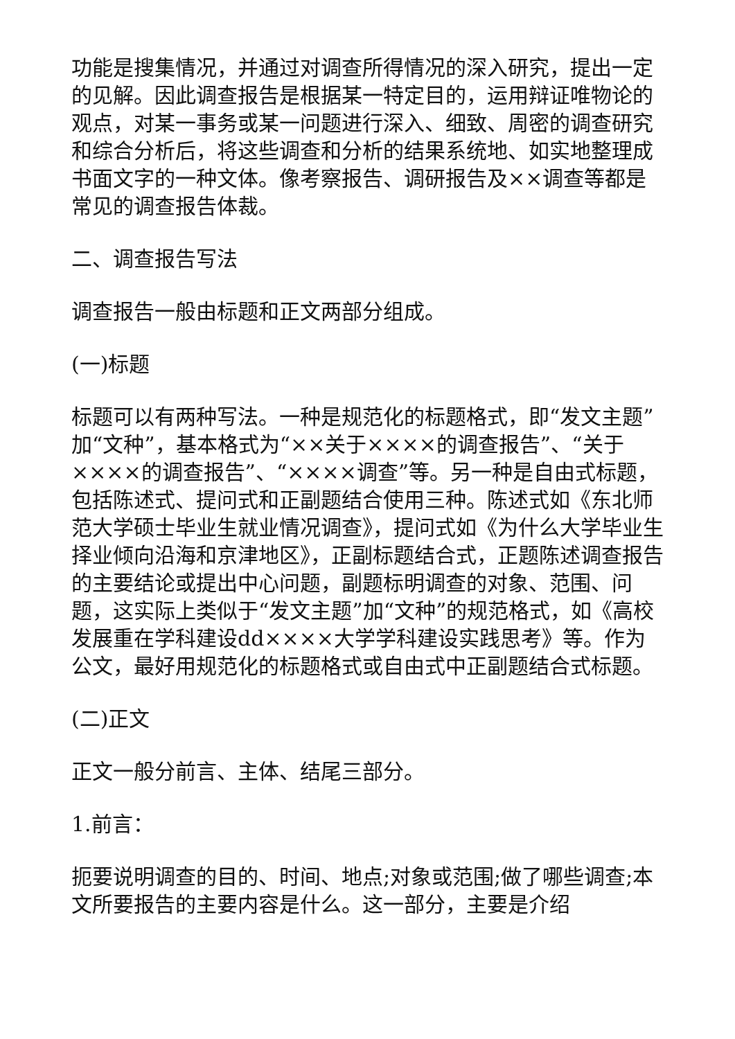功能是搜集情况，并通过对调查所得情况的深入研究，提出一定的见解。因此调查报告是根据某一特定目的，运用辩证唯物论的观点，对某一事务或某一问题进行深入、细致、周密的调查研究和综合分析后，将这些调查和分析的结果系统地、如实地整理成书面文字的一种文体。像考察报告、调研报告及××调查等都是常见的调查报告体裁。
二、调查报告写法
调查报告一般由标题和正文两部分组成。
(一)标题
标题可以有两种写法。一种是规范化的标题格式，即“发文主题”加“文种”，基本格式为“××关于××××的调查报告”、“关于××××的调查报告”、“××××调查”等。另一种是自由式标题，包括陈述式、提问式和正副题结合使用三种。陈述式如《东北师范大学硕士毕业生就业情况调查》，提问式如《为什么大学毕业生择业倾向沿海和京津地区》，正副标题结合式，正题陈述调查报告的主要结论或提出中心问题，副题标明调查的对象、范围、问题，这实际上类似于“发文主题”加“文种”的规范格式，如《高校发展重在学科建设dd××××大学学科建设实践思考》等。作为公文，最好用规范化的标题格式或自由式中正副题结合式标题。
(二)正文
正文一般分前言、主体、结尾三部分。
1.前言：
扼要说明调查的目的、时间、地点;对象或范围;做了哪些调查;本文所要报告的主要内容是什么。这一部分，主要是介绍